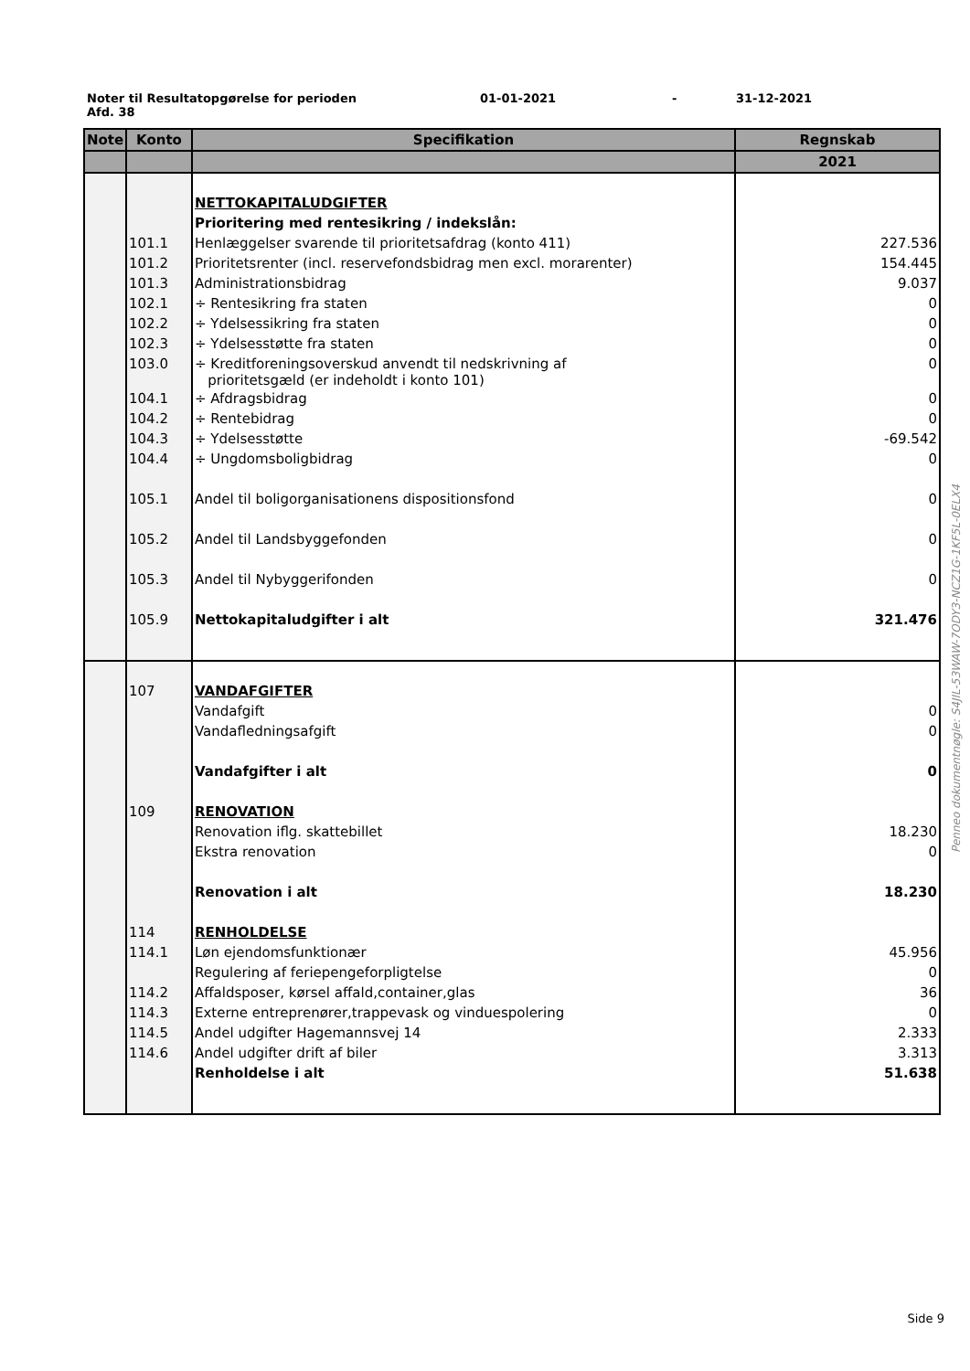Noter til Resultatopgørelse for perioden 01-01-2021 - 31-12-2021
Afd. 38
| Note | Konto | Specifikation | Regnskab |
| --- | --- | --- | --- |
| | | | 2021 |
| | | NETTOKAPITALUDGIFTER | |
| | | Prioritering med rentesikring / indekslån: | |
| | 101.1 | Henlæggelser svarende til prioritetsafdrag (konto 411) | 227.536 |
| | 101.2 | Prioritetsrenter (incl. reservefondsbidrag men excl. morarenter) | 154.445 |
| | 101.3 | Administrationsbidrag | 9.037 |
| | 102.1 | ÷ Rentesikring fra staten | 0 |
| | 102.2 | ÷ Ydelsessikring fra staten | 0 |
| | 102.3 | ÷ Ydelsesstøtte fra staten | 0 |
| | 103.0 | ÷ Kreditforeningsoverskud anvendt til nedskrivning af prioritetsgæld (er indeholdt i konto 101) | 0 |
| | 104.1 | ÷ Afdragsbidrag | 0 |
| | 104.2 | ÷ Rentebidrag | 0 |
| | 104.3 | ÷ Ydelsesstøtte | -69.542 |
| | 104.4 | ÷ Ungdomsboligbidrag | 0 |
| | 105.1 | Andel til boligorganisationens dispositionsfond | 0 |
| | 105.2 | Andel til Landsbyggefonden | 0 |
| | 105.3 | Andel til Nybyggerifonden | 0 |
| | 105.9 | Nettokapitaludgifter i alt | 321.476 |
| | 107 | VANDAFGIFTER | |
| | | Vandafgift | 0 |
| | | Vandafledningsafgift | 0 |
| | | Vandafgifter i alt | 0 |
| | 109 | RENOVATION | |
| | | Renovation iflg. skattebillet | 18.230 |
| | | Ekstra renovation | 0 |
| | | Renovation i alt | 18.230 |
| | 114 | RENHOLDELSE | |
| | 114.1 | Løn ejendomsfunktionær | 45.956 |
| | | Regulering af feriepengeforpligtelse | 0 |
| | 114.2 | Affaldsposer, kørsel affald,container,glas | 36 |
| | 114.3 | Externe entreprenører,trappevask og vinduespolering | 0 |
| | 114.5 | Andel udgifter Hagemannsvej 14 | 2.333 |
| | 114.6 | Andel udgifter drift af biler | 3.313 |
| | | Renholdelse i alt | 51.638 |
Penneo dokumentnøgle: S4JIL-53WAW-7ODY3-NCZ1G-1KF5L-0ELX4
Side 9